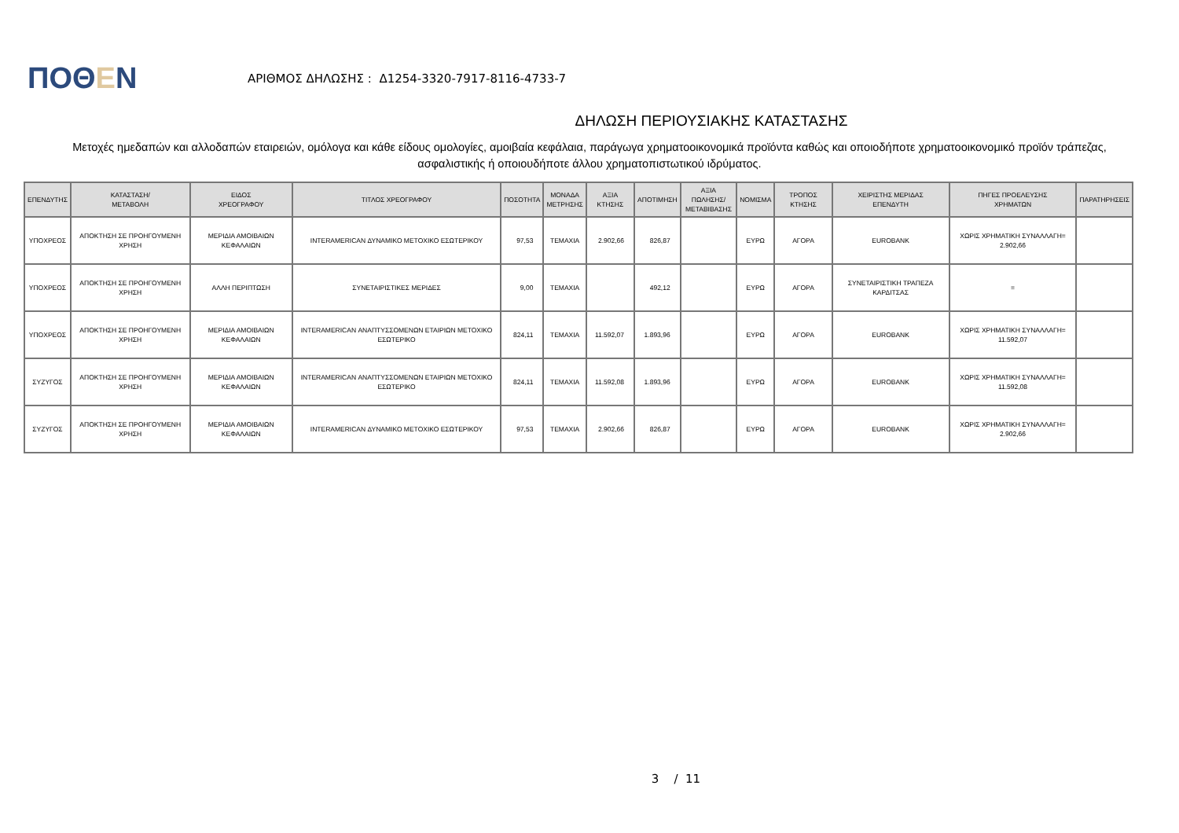ΠΟΘΕΝ
ΑΡΙΘΜΟΣ ΔΗΛΩΣΗΣ : Δ1254-3320-7917-8116-4733-7
ΔΗΛΩΣΗ ΠΕΡΙΟΥΣΙΑΚΗΣ ΚΑΤΑΣΤΑΣΗΣ
Μετοχές ημεδαπών και αλλοδαπών εταιρειών, ομόλογα και κάθε είδους ομολογίες, αμοιβαία κεφάλαια, παράγωγα χρηματοοικονομικά προϊόντα καθώς και οποιοδήποτε χρηματοοικονομικό προϊόν τράπεζας, ασφαλιστικής ή οποιουδήποτε άλλου χρηματοπιστωτικού ιδρύματος.
| ΕΠΕΝΔΥΤΗΣ | ΚΑΤΑΣΤΑΣΗ/ ΜΕΤΑΒΟΛΗ | ΕΙΔΟΣ ΧΡΕΟΓΡΑΦΟΥ | ΤΙΤΛΟΣ ΧΡΕΟΓΡΑΦΟΥ | ΠΟΣΟΤΗΤΑ | ΜΟΝΑΔΑ ΜΕΤΡΗΣΗΣ | ΑΞΙΑ ΚΤΗΣΗΣ | ΑΠΟΤΙΜΗΣΗ | ΑΞΙΑ ΠΩΛΗΣΗΣ/ ΜΕΤΑΒΙΒΑΣΗΣ | ΝΟΜΙΣΜΑ | ΤΡΟΠΟΣ ΚΤΗΣΗΣ | ΧΕΙΡΙΣΤΗΣ ΜΕΡΙΔΑΣ ΕΠΕΝΔΥΤΗ | ΠΗΓΕΣ ΠΡΟΕΛΕΥΣΗΣ ΧΡΗΜΑΤΩΝ | ΠΑΡΑΤΗΡΗΣΕΙΣ |
| --- | --- | --- | --- | --- | --- | --- | --- | --- | --- | --- | --- | --- | --- |
| ΥΠΟΧΡΕΟΣ | ΑΠΟΚΤΗΣΗ ΣΕ ΠΡΟΗΓΟΥΜΕΝΗ ΧΡΗΣΗ | ΜΕΡΙΔΙΑ ΑΜΟΙΒΑΙΩΝ ΚΕΦΑΛΑΙΩΝ | INTERAMERICAN ΔΥΝΑΜΙΚΟ ΜΕΤΟΧΙΚΟ ΕΣΩΤΕΡΙΚΟΥ | 97,53 | ΤΕΜΑΧΙΑ | 2.902,66 | 826,87 | | ΕΥΡΩ | ΑΓΟΡΑ | EUROBANK | ΧΩΡΙΣ ΧΡΗΜΑΤΙΚΗ ΣΥΝΑΛΛΑΓΗ= 2.902,66 | |
| ΥΠΟΧΡΕΟΣ | ΑΠΟΚΤΗΣΗ ΣΕ ΠΡΟΗΓΟΥΜΕΝΗ ΧΡΗΣΗ | ΑΛΛΗ ΠΕΡΙΠΤΩΣΗ | ΣΥΝΕΤΑΙΡΙΣΤΙΚΕΣ ΜΕΡΙΔΕΣ | 9,00 | ΤΕΜΑΧΙΑ | | 492,12 | | ΕΥΡΩ | ΑΓΟΡΑ | ΣΥΝΕΤΑΙΡΙΣΤΙΚΗ ΤΡΑΠΕΖΑ ΚΑΡΔΙΤΣΑΣ | = | |
| ΥΠΟΧΡΕΟΣ | ΑΠΟΚΤΗΣΗ ΣΕ ΠΡΟΗΓΟΥΜΕΝΗ ΧΡΗΣΗ | ΜΕΡΙΔΙΑ ΑΜΟΙΒΑΙΩΝ ΚΕΦΑΛΑΙΩΝ | INTERAMERICAN ΑΝΑΠΤΥΣΣΟΜΕΝΩΝ ΕΤΑΙΡΙΩΝ ΜΕΤΟΧΙΚΟ ΕΣΩΤΕΡΙΚΟ | 824,11 | ΤΕΜΑΧΙΑ | 11.592,07 | 1.893,96 | | ΕΥΡΩ | ΑΓΟΡΑ | EUROBANK | ΧΩΡΙΣ ΧΡΗΜΑΤΙΚΗ ΣΥΝΑΛΛΑΓΗ= 11.592,07 | |
| ΣΥΖΥΓΟΣ | ΑΠΟΚΤΗΣΗ ΣΕ ΠΡΟΗΓΟΥΜΕΝΗ ΧΡΗΣΗ | ΜΕΡΙΔΙΑ ΑΜΟΙΒΑΙΩΝ ΚΕΦΑΛΑΙΩΝ | INTERAMERICAN ΑΝΑΠΤΥΣΣΟΜΕΝΩΝ ΕΤΑΙΡΙΩΝ ΜΕΤΟΧΙΚΟ ΕΣΩΤΕΡΙΚΟ | 824,11 | ΤΕΜΑΧΙΑ | 11.592,08 | 1.893,96 | | ΕΥΡΩ | ΑΓΟΡΑ | EUROBANK | ΧΩΡΙΣ ΧΡΗΜΑΤΙΚΗ ΣΥΝΑΛΛΑΓΗ= 11.592,08 | |
| ΣΥΖΥΓΟΣ | ΑΠΟΚΤΗΣΗ ΣΕ ΠΡΟΗΓΟΥΜΕΝΗ ΧΡΗΣΗ | ΜΕΡΙΔΙΑ ΑΜΟΙΒΑΙΩΝ ΚΕΦΑΛΑΙΩΝ | INTERAMERICAN ΔΥΝΑΜΙΚΟ ΜΕΤΟΧΙΚΟ ΕΣΩΤΕΡΙΚΟΥ | 97,53 | ΤΕΜΑΧΙΑ | 2.902,66 | 826,87 | | ΕΥΡΩ | ΑΓΟΡΑ | EUROBANK | ΧΩΡΙΣ ΧΡΗΜΑΤΙΚΗ ΣΥΝΑΛΛΑΓΗ= 2.902,66 | |
3 / 11